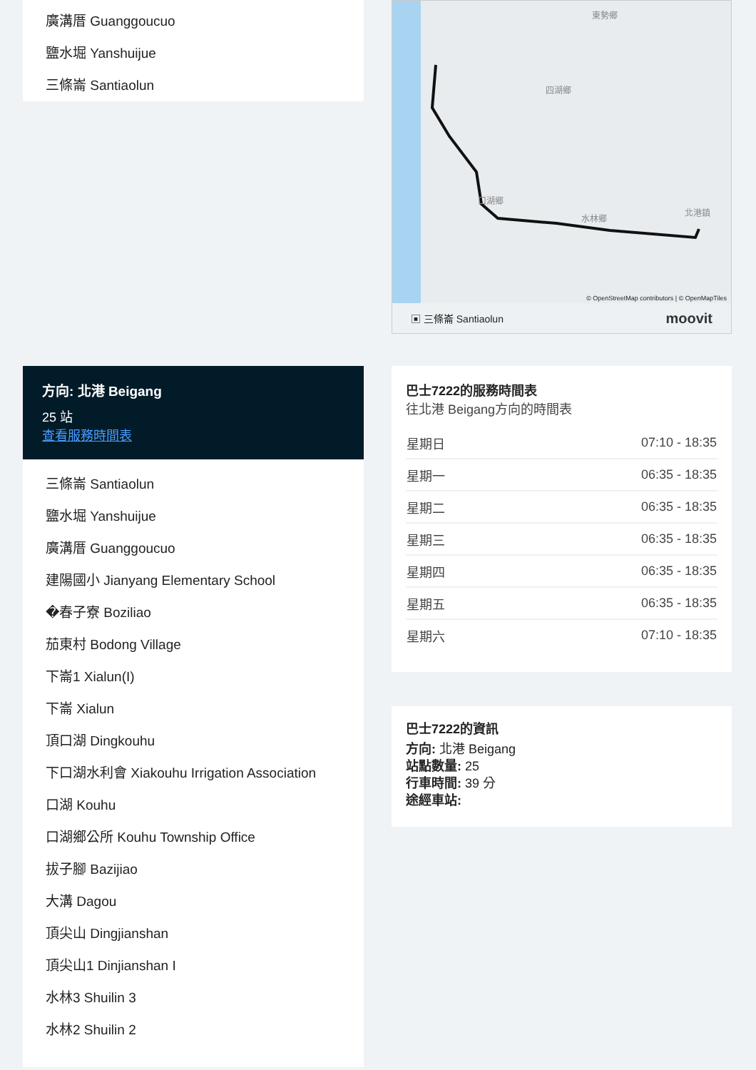廣溝厝 Guanggoucuo
鹽水堀 Yanshuijue
三條崙 Santiaolun
方向: 北港 Beigang
25 站
查看服務時間表
三條崙 Santiaolun
鹽水堀 Yanshuijue
廣溝厝 Guanggoucuo
建陽國小 Jianyang Elementary School
�春子寮 Boziliao
茄東村 Bodong Village
下崙1 Xialun(I)
下崙 Xialun
頂口湖 Dingkouhu
下口湖水利會 Xiakouhu Irrigation Association
口湖 Kouhu
口湖鄉公所 Kouhu Township Office
拔子腳 Bazijiao
大溝 Dagou
頂尖山 Dingjianshan
頂尖山1 Dinjianshan I
水林3 Shuilin 3
水林2 Shuilin 2
四湖鄉
東勢鄉
北港鎮
水林鄉
口湖鄉
© OpenStreetMap contributors | © OpenMapTiles
▣ 三條崙 Santiaolun moovit
巴士7222的服務時間表
往北港 Beigang方向的時間表
| 星期日 | 07:10 - 18:35 |
| 星期一 | 06:35 - 18:35 |
| 星期二 | 06:35 - 18:35 |
| 星期三 | 06:35 - 18:35 |
| 星期四 | 06:35 - 18:35 |
| 星期五 | 06:35 - 18:35 |
| 星期六 | 07:10 - 18:35 |
巴士7222的資訊
方向: 北港 Beigang
站點數量: 25
行車時間: 39 分
途經車站: